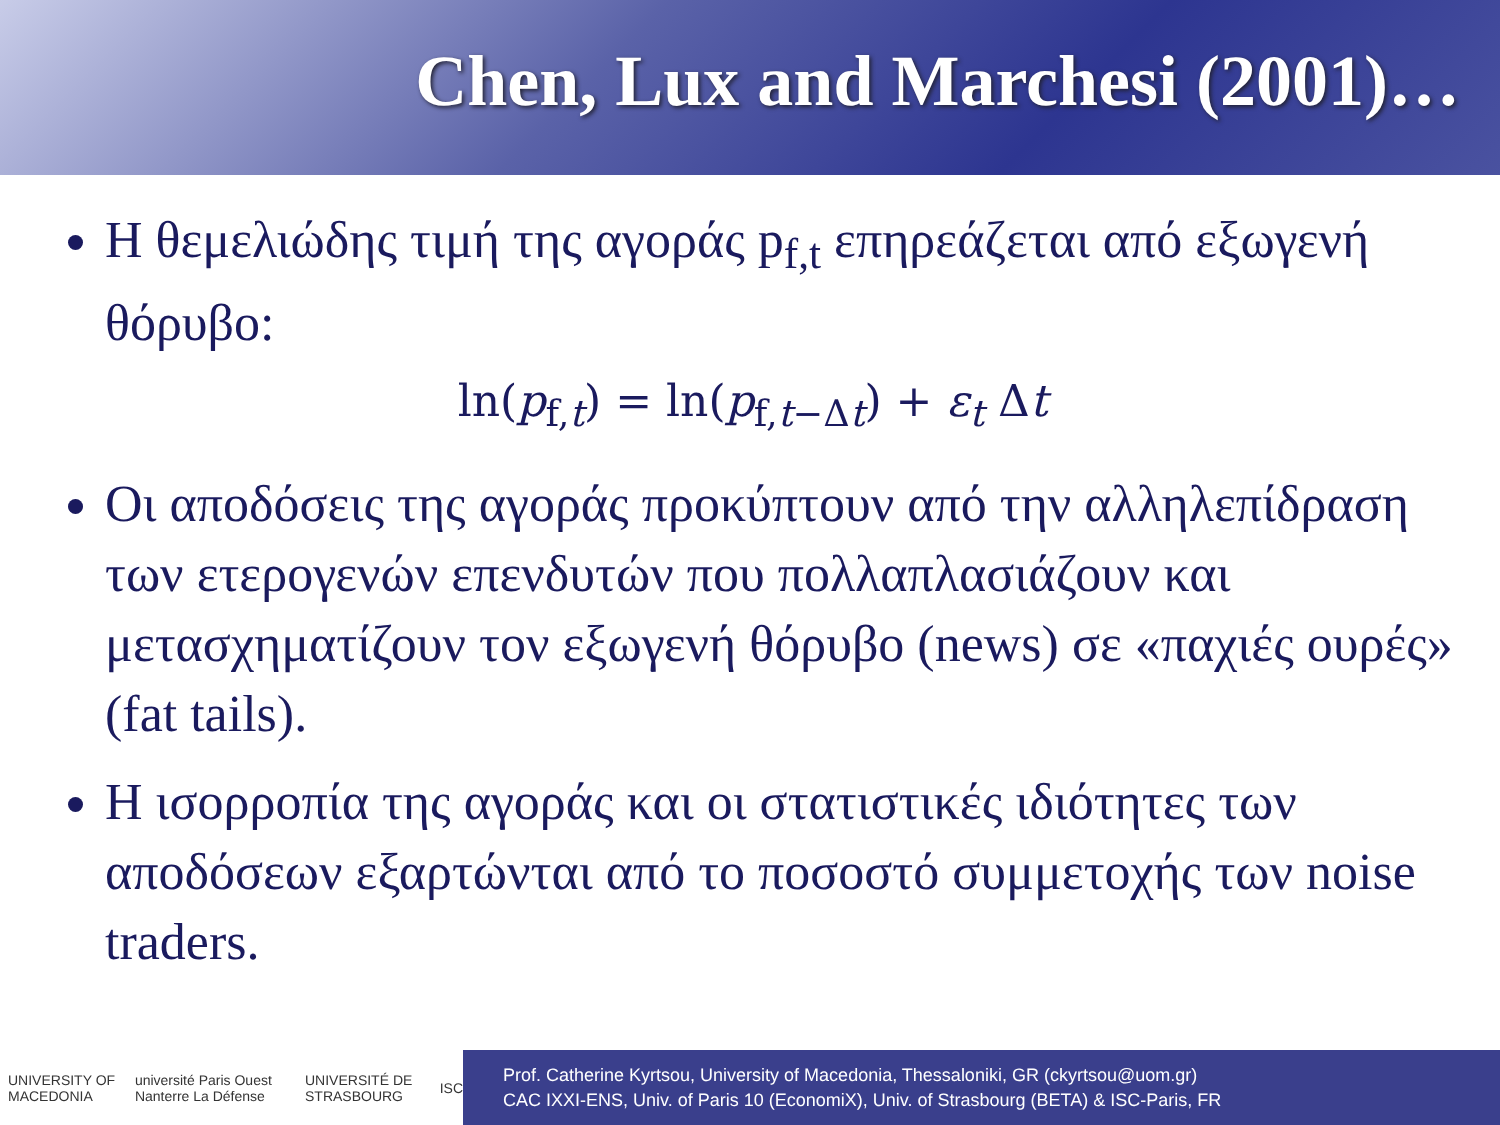Chen, Lux and Marchesi (2001)…
Η θεμελιώδης τιμή της αγοράς p<sub>f,t</sub> επηρεάζεται από εξωγενή θόρυβο:
ln(p<sub>f,t</sub>) = ln(p<sub>f,t−Δt</sub>) + ε<sub>t</sub> Δt
Οι αποδόσεις της αγοράς προκύπτουν από την αλληλεπίδραση των ετερογενών επενδυτών που πολλαπλασιάζουν και μετασχηματίζουν τον εξωγενή θόρυβο (news) σε «παχιές ουρές» (fat tails).
Η ισορροπία της αγοράς και οι στατιστικές ιδιότητες των αποδόσεων εξαρτώνται από το ποσοστό συμμετοχής των noise traders.
UNIVERSITY OF MACEDONIA université Paris Ouest Nanterre La Défense UNIVERSITÉ DE STRASBOURG ISC
Prof. Catherine Kyrtsou, University of Macedonia, Thessaloniki, GR (ckyrtsou@uom.gr)
CAC IXXI-ENS, Univ. of Paris 10 (EconomiX), Univ. of Strasbourg (BETA) & ISC-Paris, FR